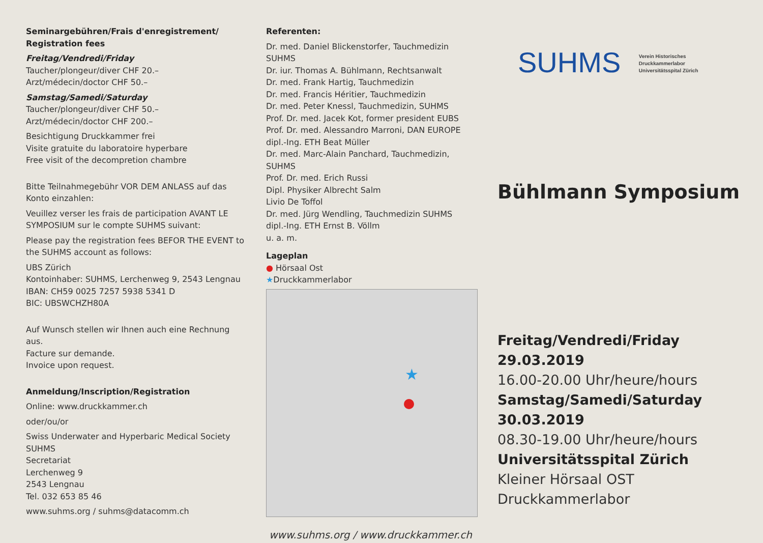Seminargebühren/Frais d'enregistrement/
Registration fees
Freitag/Vendredi/Friday
Taucher/plongeur/diver CHF 20.–
Arzt/médecin/doctor CHF 50.–
Samstag/Samedi/Saturday
Taucher/plongeur/diver CHF 50.–
Arzt/médecin/doctor CHF 200.–
Besichtigung Druckkammer frei
Visite gratuite du laboratoire hyperbare
Free visit of the decompretion chambre
Bitte Teilnahmegebühr VOR DEM ANLASS auf das Konto einzahlen:
Veuillez verser les frais de participation AVANT LE SYMPOSIUM sur le compte SUHMS suivant:
Please pay the registration fees BEFOR THE EVENT to the SUHMS account as follows:
UBS Zürich
Kontoinhaber: SUHMS, Lerchenweg 9, 2543 Lengnau
IBAN: CH59 0025 7257 5938 5341 D
BIC: UBSWCHZH80A
Auf Wunsch stellen wir Ihnen auch eine Rechnung aus.
Facture sur demande.
Invoice upon request.
Anmeldung/Inscription/Registration
Online: www.druckkammer.ch
oder/ou/or
Swiss Underwater and Hyperbaric Medical Society SUHMS
Secretariat
Lerchenweg 9
2543 Lengnau
Tel. 032 653 85 46
www.suhms.org / suhms@datacomm.ch
Referenten:
Dr. med. Daniel Blickenstorfer, Tauchmedizin SUHMS
Dr. iur. Thomas A. Bühlmann, Rechtsanwalt
Dr. med. Frank Hartig, Tauchmedizin
Dr. med. Francis Héritier, Tauchmedizin
Dr. med. Peter Knessl, Tauchmedizin, SUHMS
Prof. Dr. med. Jacek Kot, former president EUBS
Prof. Dr. med. Alessandro Marroni, DAN EUROPE
dipl.-Ing. ETH Beat Müller
Dr. med. Marc-Alain Panchard, Tauchmedizin, SUHMS
Prof. Dr. med. Erich Russi
Dipl. Physiker Albrecht Salm
Livio De Toffol
Dr. med. Jürg Wendling, Tauchmedizin SUHMS
dipl.-Ing. ETH Ernst B. Völlm
u. a. m.
Lageplan
● Hörsaal Ost
★Druckkammerlabor
★
www.suhms.org / www.druckkammer.ch
SUHMS Verein Historisches
Druckkammerlabor
Universitätsspital Zürich
Bühlmann Symposium
Freitag/Vendredi/Friday
29.03.2019
16.00-20.00 Uhr/heure/hours
Samstag/Samedi/Saturday
30.03.2019
08.30-19.00 Uhr/heure/hours
Universitätsspital Zürich
Kleiner Hörsaal OST
Druckkammerlabor